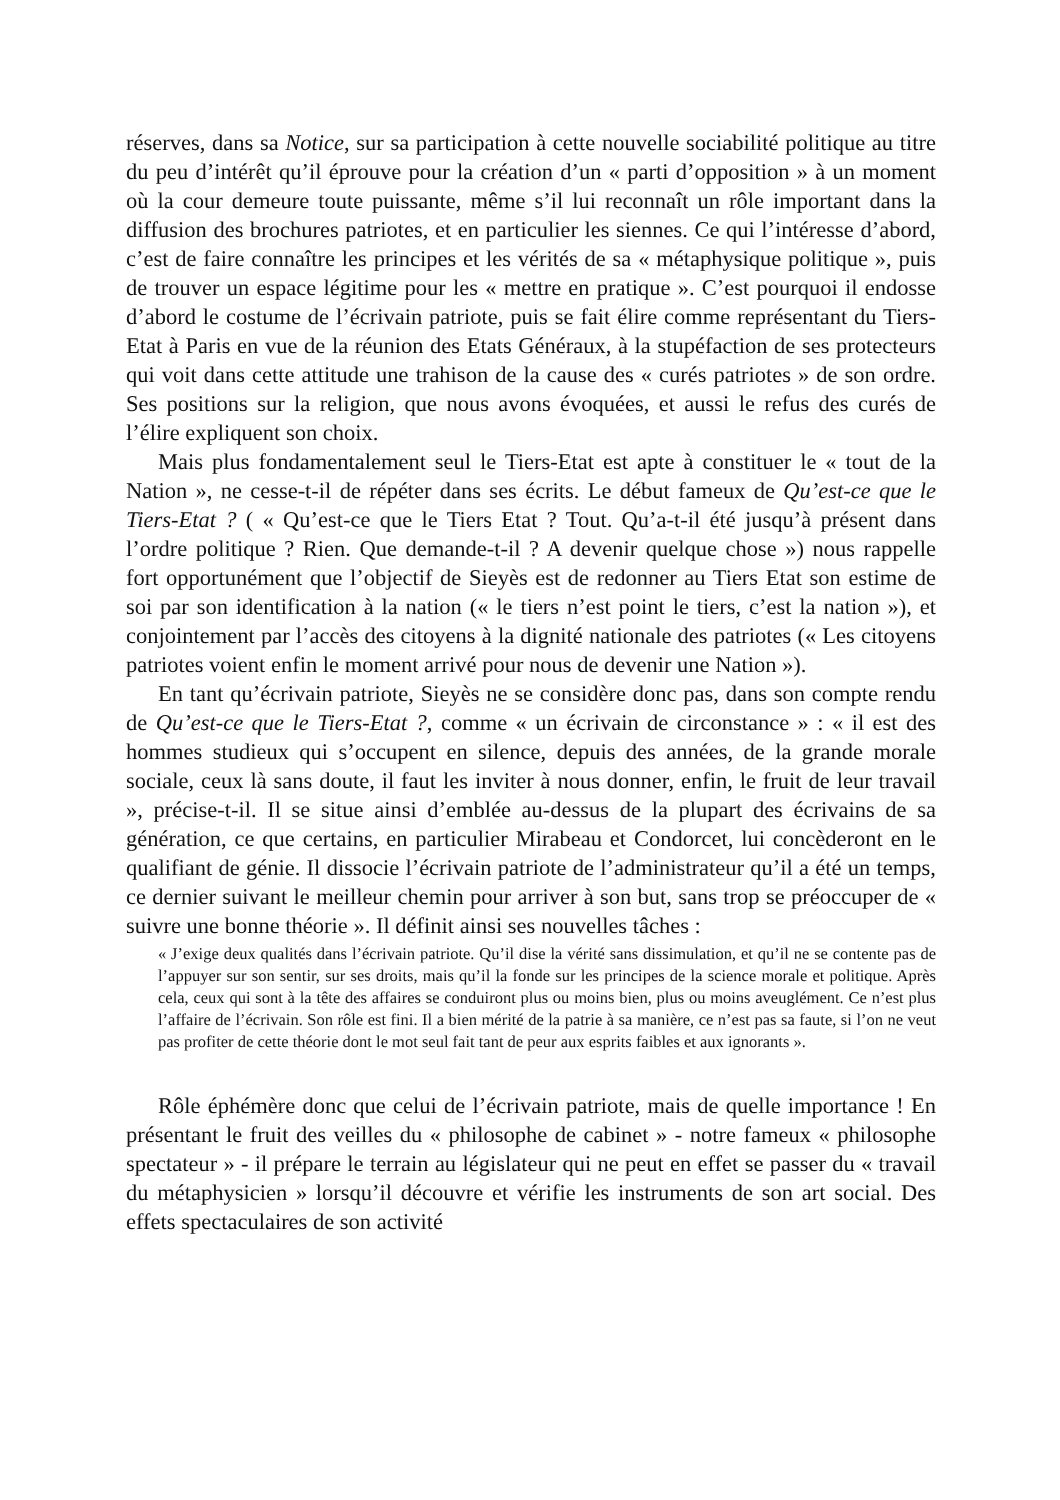réserves, dans sa Notice, sur sa participation à cette nouvelle sociabilité politique au titre du peu d’intérêt qu’il éprouve pour la création d’un « parti d’opposition » à un moment où la cour demeure toute puissante, même s’il lui reconnaît un rôle important dans la diffusion des brochures patriotes, et en particulier les siennes. Ce qui l’intéresse d’abord, c’est de faire connaître les principes et les vérités de sa « métaphysique politique », puis de trouver un espace légitime pour les « mettre en pratique ». C’est pourquoi il endosse d’abord le costume de l’écrivain patriote, puis se fait élire comme représentant du Tiers-Etat à Paris en vue de la réunion des Etats Généraux, à la stupéfaction de ses protecteurs qui voit dans cette attitude une trahison de la cause des « curés patriotes » de son ordre. Ses positions sur la religion, que nous avons évoquées, et aussi le refus des curés de l’élire expliquent son choix.
Mais plus fondamentalement seul le Tiers-Etat est apte à constituer le « tout de la Nation », ne cesse-t-il de répéter dans ses écrits. Le début fameux de Qu’est-ce que le Tiers-Etat ? ( « Qu’est-ce que le Tiers Etat ? Tout. Qu’a-t-il été jusqu’à présent dans l’ordre politique ? Rien. Que demande-t-il ? A devenir quelque chose ») nous rappelle fort opportunément que l’objectif de Sieyès est de redonner au Tiers Etat son estime de soi par son identification à la nation (« le tiers n’est point le tiers, c’est la nation »), et conjointement par l’accès des citoyens à la dignité nationale des patriotes (« Les citoyens patriotes voient enfin le moment arrivé pour nous de devenir une Nation »).
En tant qu’écrivain patriote, Sieyès ne se considère donc pas, dans son compte rendu de Qu’est-ce que le Tiers-Etat ?, comme « un écrivain de circonstance » : « il est des hommes studieux qui s’occupent en silence, depuis des années, de la grande morale sociale, ceux là sans doute, il faut les inviter à nous donner, enfin, le fruit de leur travail », précise-t-il. Il se situe ainsi d’emblée au-dessus de la plupart des écrivains de sa génération, ce que certains, en particulier Mirabeau et Condorcet, lui concèderont en le qualifiant de génie. Il dissocie l’écrivain patriote de l’administrateur qu’il a été un temps, ce dernier suivant le meilleur chemin pour arriver à son but, sans trop se préoccuper de « suivre une bonne théorie ». Il définit ainsi ses nouvelles tâches :
« J’exige deux qualités dans l’écrivain patriote. Qu’il dise la vérité sans dissimulation, et qu’il ne se contente pas de l’appuyer sur son sentir, sur ses droits, mais qu’il la fonde sur les principes de la science morale et politique. Après cela, ceux qui sont à la tête des affaires se conduiront plus ou moins bien, plus ou moins aveuglément. Ce n’est plus l’affaire de l’écrivain. Son rôle est fini. Il a bien mérité de la patrie à sa manière, ce n’est pas sa faute, si l’on ne veut pas profiter de cette théorie dont le mot seul fait tant de peur aux esprits faibles et aux ignorants ».
Rôle éphémère donc que celui de l’écrivain patriote, mais de quelle importance ! En présentant le fruit des veilles du « philosophe de cabinet » - notre fameux « philosophe spectateur » - il prépare le terrain au législateur qui ne peut en effet se passer du « travail du métaphysicien » lorsqu’il découvre et vérifie les instruments de son art social. Des effets spectaculaires de son activité